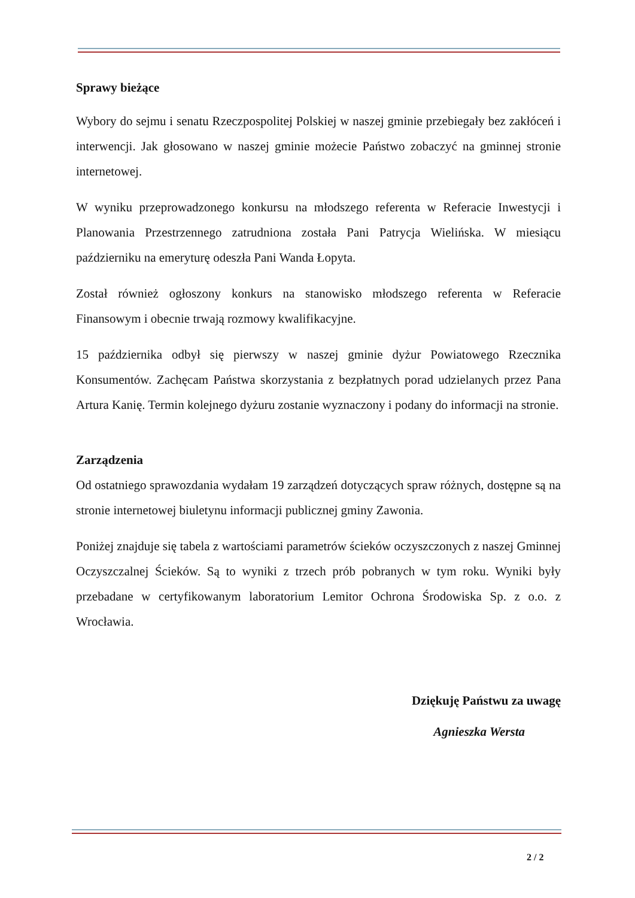Sprawy bieżące
Wybory do sejmu i senatu Rzeczpospolitej Polskiej w naszej gminie przebiegały bez zakłóceń i interwencji. Jak głosowano w naszej gminie możecie Państwo zobaczyć na gminnej stronie internetowej.
W wyniku przeprowadzonego konkursu na młodszego referenta w Referacie Inwestycji i Planowania Przestrzennego zatrudniona została Pani Patrycja Wielińska. W miesiącu październiku na emeryturę odeszła Pani Wanda Łopyta.
Został również ogłoszony konkurs na stanowisko młodszego referenta w Referacie Finansowym i obecnie trwają rozmowy kwalifikacyjne.
15 października odbył się pierwszy w naszej gminie dyżur Powiatowego Rzecznika Konsumentów. Zachęcam Państwa skorzystania z bezpłatnych porad udzielanych przez Pana Artura Kanię. Termin kolejnego dyżuru zostanie wyznaczony i podany do informacji na stronie.
Zarządzenia
Od ostatniego sprawozdania wydałam 19 zarządzeń dotyczących spraw różnych, dostępne są na stronie internetowej biuletynu informacji publicznej gminy Zawonia.
Poniżej znajduje się tabela z wartościami parametrów ścieków oczyszczonych z naszej Gminnej Oczyszczalnej Ścieków. Są to wyniki z trzech prób pobranych w tym roku. Wyniki były przebadane w certyfikowanym laboratorium Lemitor Ochrona Środowiska Sp. z o.o. z Wrocławia.
Dziękuję Państwu za uwagę
Agnieszka Wersta
2 / 2